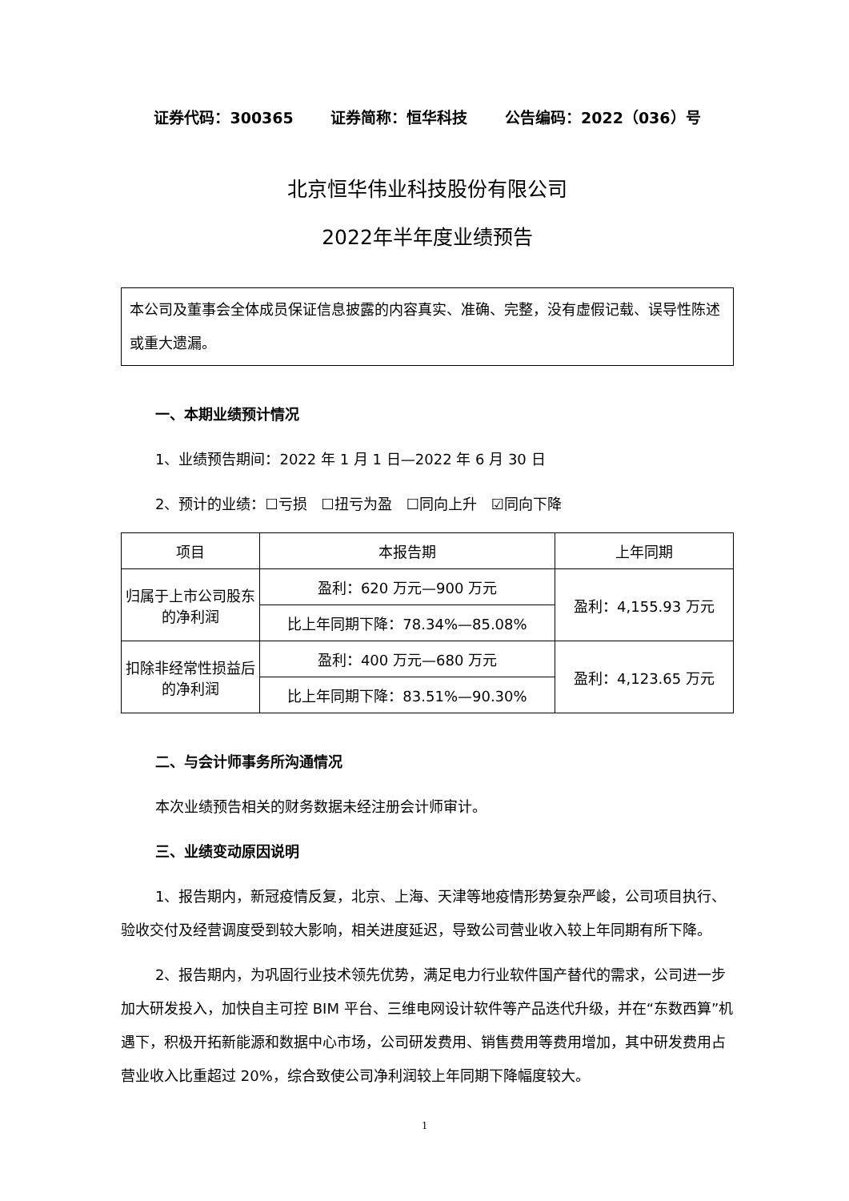证券代码：300365 证券简称：恒华科技 公告编码：2022（036）号
北京恒华伟业科技股份有限公司
2022年半年度业绩预告
本公司及董事会全体成员保证信息披露的内容真实、准确、完整，没有虚假记载、误导性陈述或重大遗漏。
一、本期业绩预计情况
1、业绩预告期间：2022 年 1 月 1 日—2022 年 6 月 30 日
2、预计的业绩：☐亏损　☐扭亏为盈　☐同向上升　☑同向下降
| 项目 | 本报告期 | 上年同期 |
| --- | --- | --- |
| 归属于上市公司股东的净利润 | 盈利：620 万元—900 万元 | 盈利：4,155.93 万元 |
| | 比上年同期下降：78.34%—85.08% | |
| 扣除非经常性损益后的净利润 | 盈利：400 万元—680 万元 | 盈利：4,123.65 万元 |
| | 比上年同期下降：83.51%—90.30% | |
二、与会计师事务所沟通情况
本次业绩预告相关的财务数据未经注册会计师审计。
三、业绩变动原因说明
1、报告期内，新冠疫情反复，北京、上海、天津等地疫情形势复杂严峻，公司项目执行、验收交付及经营调度受到较大影响，相关进度延迟，导致公司营业收入较上年同期有所下降。
2、报告期内，为巩固行业技术领先优势，满足电力行业软件国产替代的需求，公司进一步加大研发投入，加快自主可控 BIM 平台、三维电网设计软件等产品迭代升级，并在“东数西算”机遇下，积极开拓新能源和数据中心市场，公司研发费用、销售费用等费用增加，其中研发费用占营业收入比重超过 20%，综合致使公司净利润较上年同期下降幅度较大。
1